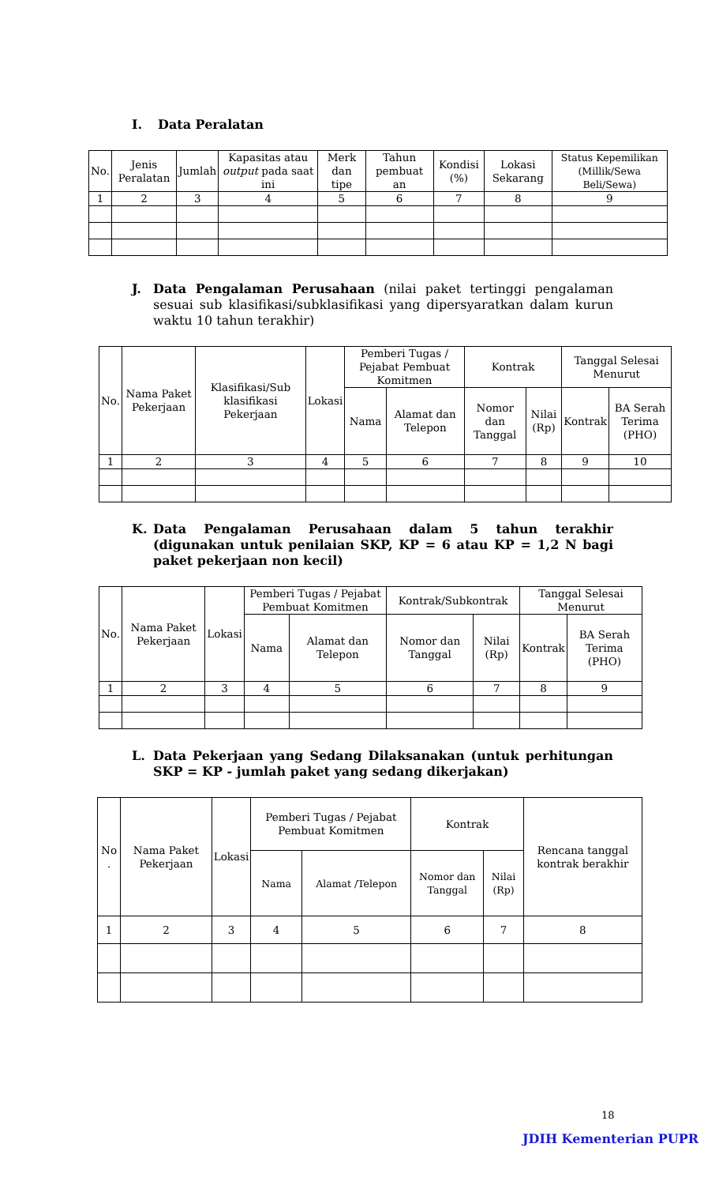I. Data Peralatan
| No. | Jenis Peralatan | Jumlah | Kapasitas atau output pada saat ini | Merk dan tipe | Tahun pembuat an | Kondisi (%) | Lokasi Sekarang | Status Kepemilikan (Millik/Sewa Beli/Sewa) |
| --- | --- | --- | --- | --- | --- | --- | --- | --- |
| 1 | 2 | 3 | 4 | 5 | 6 | 7 | 8 | 9 |
J. Data Pengalaman Perusahaan (nilai paket tertinggi pengalaman sesuai sub klasifikasi/subklasifikasi yang dipersyaratkan dalam kurun waktu 10 tahun terakhir)
| No. | Nama Paket Pekerjaan | Klasifikasi/Sub klasifikasi Pekerjaan | Lokasi | Pemberi Tugas / Pejabat Pembuat Komitmen | | Kontrak | | Tanggal Selesai Menurut | |
| --- | --- | --- | --- | --- | --- | --- | --- | --- | --- |
| | | | | Nama | Alamat dan Telepon | Nomor dan Tanggal | Nilai (Rp) | Kontrak | BA Serah Terima (PHO) |
| 1 | 2 | 3 | 4 | 5 | 6 | 7 | 8 | 9 | 10 |
K. Data Pengalaman Perusahaan dalam 5 tahun terakhir (digunakan untuk penilaian SKP, KP = 6 atau KP = 1,2 N bagi paket pekerjaan non kecil)
| No. | Nama Paket Pekerjaan | Lokasi | Pemberi Tugas / Pejabat Pembuat Komitmen | | Kontrak/Subkontrak | | Tanggal Selesai Menurut | |
| --- | --- | --- | --- | --- | --- | --- | --- | --- |
| | | | Nama | Alamat dan Telepon | Nomor dan Tanggal | Nilai (Rp) | Kontrak | BA Serah Terima (PHO) |
| 1 | 2 | 3 | 4 | 5 | 6 | 7 | 8 | 9 |
L. Data Pekerjaan yang Sedang Dilaksanakan (untuk perhitungan SKP = KP - jumlah paket yang sedang dikerjakan)
| No . | Nama Paket Pekerjaan | Lokasi | Pemberi Tugas / Pejabat Pembuat Komitmen | | Kontrak | | Rencana tanggal kontrak berakhir |
| --- | --- | --- | --- | --- | --- | --- | --- |
| | | | Nama | Alamat /Telepon | Nomor dan Tanggal | Nilai (Rp) | |
| 1 | 2 | 3 | 4 | 5 | 6 | 7 | 8 |
18
JDIH Kementerian PUPR